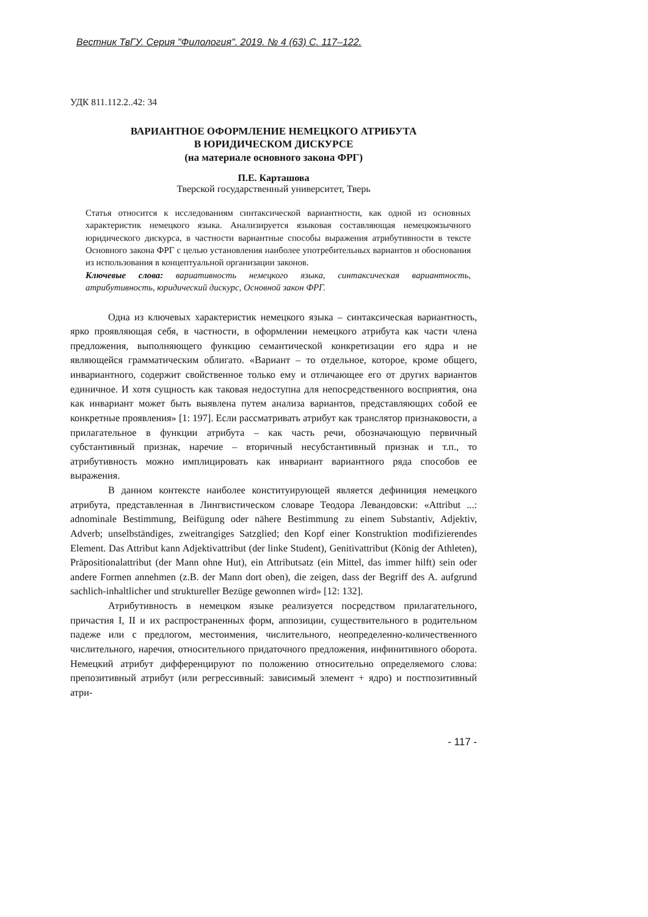Вестник ТвГУ. Серия "Филология". 2019. № 4 (63) С. 117–122.
УДК 811.112.2..42: 34
ВАРИАНТНОЕ ОФОРМЛЕНИЕ НЕМЕЦКОГО АТРИБУТА
В ЮРИДИЧЕСКОМ ДИСКУРСЕ
(на материале основного закона ФРГ)
П.Е. Карташова
Тверской государственный университет, Тверь
Статья относится к исследованиям синтаксической вариантности, как одной из основных характеристик немецкого языка. Анализируется языковая составляющая немецкоязычного юридического дискурса, в частности вариантные способы выражения атрибутивности в тексте Основного закона ФРГ с целью установления наиболее употребительных вариантов и обоснования из использования в концептуальной организации законов.
Ключевые слова: вариативность немецкого языка, синтаксическая вариантность, атрибутивность, юридический дискурс, Основной закон ФРГ.
Одна из ключевых характеристик немецкого языка – синтаксическая вариантность, ярко проявляющая себя, в частности, в оформлении немецкого атрибута как части члена предложения, выполняющего функцию семантической конкретизации его ядра и не являющейся грамматическим облигато. «Вариант – то отдельное, которое, кроме общего, инвариантного, содержит свойственное только ему и отличающее его от других вариантов единичное. И хотя сущность как таковая недоступна для непосредственного восприятия, она как инвариант может быть выявлена путем анализа вариантов, представляющих собой ее конкретные проявления» [1: 197]. Если рассматривать атрибут как транслятор признаковости, а прилагательное в функции атрибута – как часть речи, обозначающую первичный субстантивный признак, наречие – вторичный несубстантивный признак и т.п., то атрибутивность можно имплицировать как инвариант вариантного ряда способов ее выражения.
В данном контексте наиболее конституирующей является дефиниция немецкого атрибута, представленная в Лингвистическом словаре Теодора Левандовски: «Attribut ...: adnominale Bestimmung, Beifügung oder nähere Bestimmung zu einem Substantiv, Adjektiv, Adverb; unselbständiges, zweitrangiges Satzglied; den Kopf einer Konstruktion modifizierendes Element. Das Attribut kann Adjektivattribut (der linke Student), Genitivattribut (König der Athleten), Präpositionalattribut (der Mann ohne Hut), ein Attributsatz (ein Mittel, das immer hilft) sein oder andere Formen annehmen (z.B. der Mann dort oben), die zeigen, dass der Begriff des A. aufgrund sachlich-inhaltlicher und struktureller Bezüge gewonnen wird» [12: 132].
Атрибутивность в немецком языке реализуется посредством прилагательного, причастия I, II и их распространенных форм, аппозиции, существительного в родительном падеже или с предлогом, местоимения, числительного, неопределенно-количественного числительного, наречия, относительного придаточного предложения, инфинитивного оборота. Немецкий атрибут дифференцируют по положению относительно определяемого слова: препозитивный атрибут (или регрессивный: зависимый элемент + ядро) и постпозитивный атри-
- 117 -